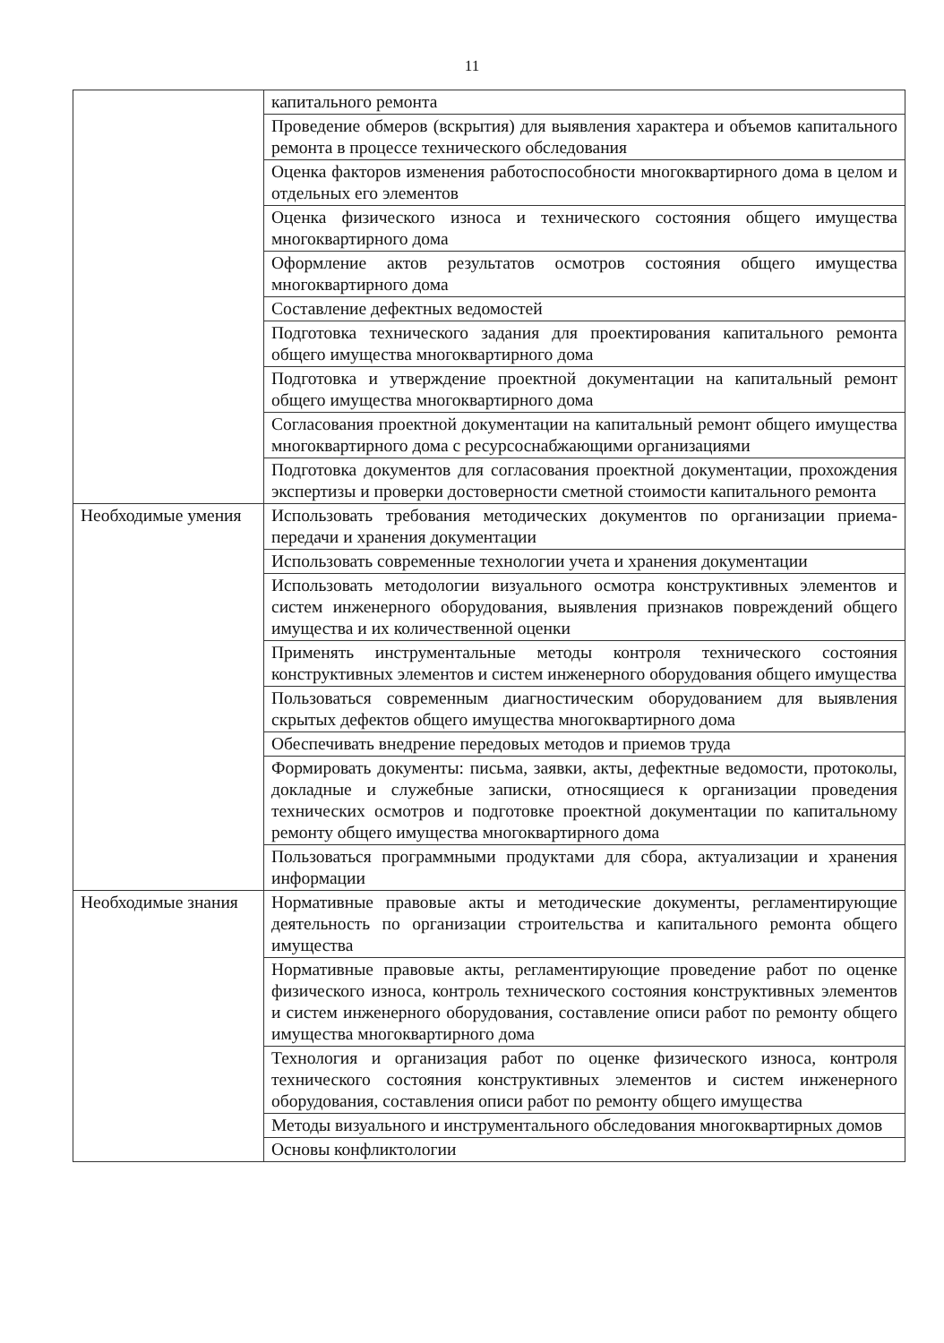11
| | капитального ремонта |
| | Проведение обмеров (вскрытия) для выявления характера и объемов капитального ремонта в процессе технического обследования |
| | Оценка факторов изменения работоспособности многоквартирного дома в целом и отдельных его элементов |
| | Оценка физического износа и технического состояния общего имущества многоквартирного дома |
| | Оформление актов результатов осмотров состояния общего имущества многоквартирного дома |
| | Составление дефектных ведомостей |
| | Подготовка технического задания для проектирования капитального ремонта общего имущества многоквартирного дома |
| | Подготовка и утверждение проектной документации на капитальный ремонт общего имущества многоквартирного дома |
| | Согласования проектной документации на капитальный ремонт общего имущества многоквартирного дома с ресурсоснабжающими организациями |
| | Подготовка документов для согласования проектной документации, прохождения экспертизы и проверки достоверности сметной стоимости капитального ремонта |
| Необходимые умения | Использовать требования методических документов по организации приема-передачи и хранения документации |
| | Использовать современные технологии учета и хранения документации |
| | Использовать методологии визуального осмотра конструктивных элементов и систем инженерного оборудования, выявления признаков повреждений общего имущества и их количественной оценки |
| | Применять инструментальные методы контроля технического состояния конструктивных элементов и систем инженерного оборудования общего имущества |
| | Пользоваться современным диагностическим оборудованием для выявления скрытых дефектов общего имущества многоквартирного дома |
| | Обеспечивать внедрение передовых методов и приемов труда |
| | Формировать документы: письма, заявки, акты, дефектные ведомости, протоколы, докладные и служебные записки, относящиеся к организации проведения технических осмотров и подготовке проектной документации по капитальному ремонту общего имущества многоквартирного дома |
| | Пользоваться программными продуктами для сбора, актуализации и хранения информации |
| Необходимые знания | Нормативные правовые акты и методические документы, регламентирующие деятельность по организации строительства и капитального ремонта общего имущества |
| | Нормативные правовые акты, регламентирующие проведение работ по оценке физического износа, контроль технического состояния конструктивных элементов и систем инженерного оборудования, составление описи работ по ремонту общего имущества многоквартирного дома |
| | Технология и организация работ по оценке физического износа, контроля технического состояния конструктивных элементов и систем инженерного оборудования, составления описи работ по ремонту общего имущества |
| | Методы визуального и инструментального обследования многоквартирных домов |
| | Основы конфликтологии |